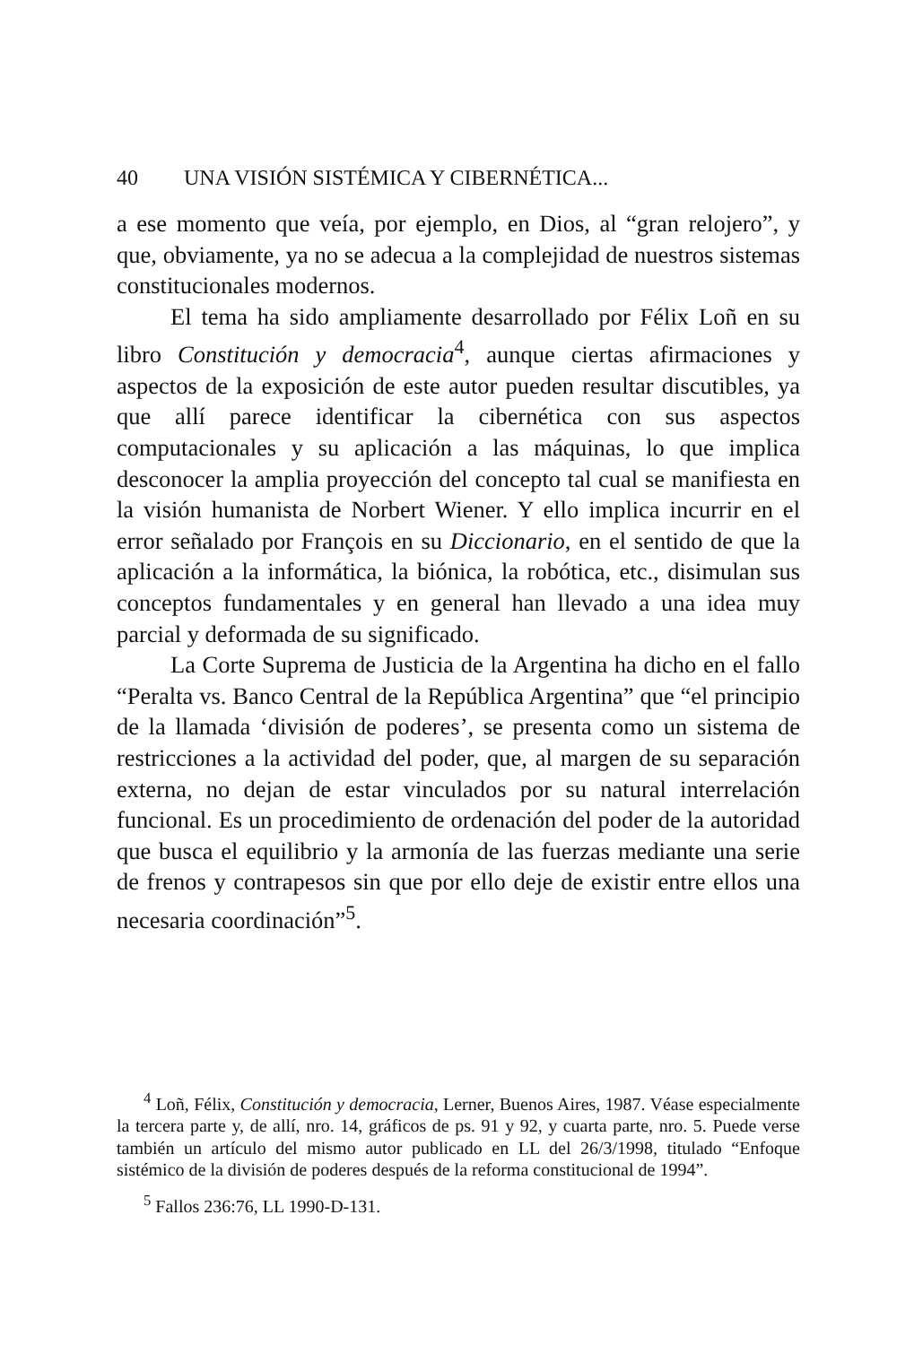40 UNA VISIÓN SISTÉMICA Y CIBERNÉTICA...
a ese momento que veía, por ejemplo, en Dios, al “gran relojero”, y que, obviamente, ya no se adecua a la complejidad de nuestros sistemas constitucionales modernos.
El tema ha sido ampliamente desarrollado por Félix Loñ en su libro Constitución y democracia<sup>4</sup>, aunque ciertas afirmaciones y aspectos de la exposición de este autor pueden resultar discutibles, ya que allí parece identificar la cibernética con sus aspectos computacionales y su aplicación a las máquinas, lo que implica desconocer la amplia proyección del concepto tal cual se manifiesta en la visión humanista de Norbert Wiener. Y ello implica incurrir en el error señalado por François en su Diccionario, en el sentido de que la aplicación a la informática, la biónica, la robótica, etc., disimulan sus conceptos fundamentales y en general han llevado a una idea muy parcial y deformada de su significado.
La Corte Suprema de Justicia de la Argentina ha dicho en el fallo “Peralta vs. Banco Central de la República Argentina” que “el principio de la llamada ‘división de poderes’, se presenta como un sistema de restricciones a la actividad del poder, que, al margen de su separación externa, no dejan de estar vinculados por su natural interrelación funcional. Es un procedimiento de ordenación del poder de la autoridad que busca el equilibrio y la armonía de las fuerzas mediante una serie de frenos y contrapesos sin que por ello deje de existir entre ellos una necesaria coordinación”<sup>5</sup>.
<sup>4</sup> Loñ, Félix, Constitución y democracia, Lerner, Buenos Aires, 1987. Véase especialmente la tercera parte y, de allí, nro. 14, gráficos de ps. 91 y 92, y cuarta parte, nro. 5. Puede verse también un artículo del mismo autor publicado en LL del 26/3/1998, titulado “Enfoque sistémico de la división de poderes después de la reforma constitucional de 1994”.
<sup>5</sup> Fallos 236:76, LL 1990-D-131.